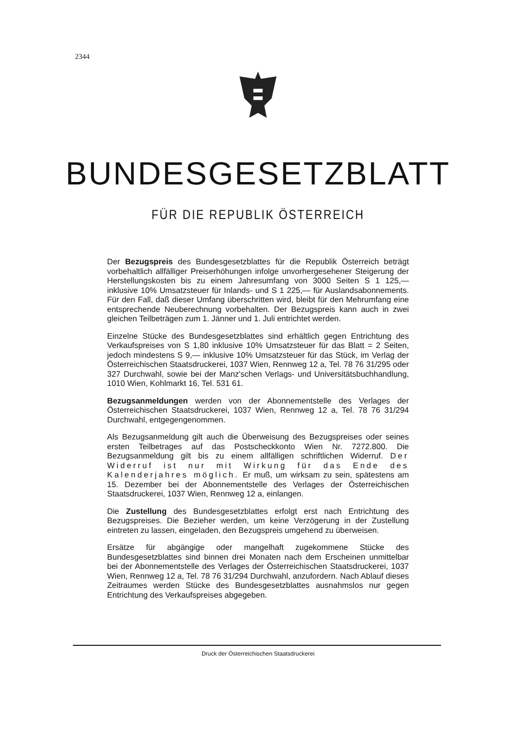2344
BUNDESGESETZBLATT
FÜR DIE REPUBLIK ÖSTERREICH
Der Bezugspreis des Bundesgesetzblattes für die Republik Österreich beträgt vorbehaltlich allfälliger Preiserhöhungen infolge unvorhergesehener Steigerung der Herstellungskosten bis zu einem Jahresumfang von 3000 Seiten S 1 125,— inklusive 10% Umsatzsteuer für Inlands- und S 1 225,— für Auslandsabonnements. Für den Fall, daß dieser Umfang überschritten wird, bleibt für den Mehrumfang eine entsprechende Neuberechnung vorbehalten. Der Bezugspreis kann auch in zwei gleichen Teilbeträgen zum 1. Jänner und 1. Juli entrichtet werden.
Einzelne Stücke des Bundesgesetzblattes sind erhältlich gegen Entrichtung des Verkaufspreises von S 1,80 inklusive 10% Umsatzsteuer für das Blatt = 2 Seiten, jedoch mindestens S 9,— inklusive 10% Umsatzsteuer für das Stück, im Verlag der Österreichischen Staatsdruckerei, 1037 Wien, Rennweg 12 a, Tel. 78 76 31/295 oder 327 Durchwahl, sowie bei der Manz'schen Verlags- und Universitätsbuchhandlung, 1010 Wien, Kohlmarkt 16, Tel. 531 61.
Bezugsanmeldungen werden von der Abonnementstelle des Verlages der Österreichischen Staatsdruckerei, 1037 Wien, Rennweg 12 a, Tel. 78 76 31/294 Durchwahl, entgegengenommen.
Als Bezugsanmeldung gilt auch die Überweisung des Bezugspreises oder seines ersten Teilbetrages auf das Postscheckkonto Wien Nr. 7272.800. Die Bezugsanmeldung gilt bis zu einem allfälligen schriftlichen Widerruf. Der Widerruf ist nur mit Wirkung für das Ende des Kalenderjahres möglich. Er muß, um wirksam zu sein, spätestens am 15. Dezember bei der Abonnementstelle des Verlages der Österreichischen Staatsdruckerei, 1037 Wien, Rennweg 12 a, einlangen.
Die Zustellung des Bundesgesetzblattes erfolgt erst nach Entrichtung des Bezugspreises. Die Bezieher werden, um keine Verzögerung in der Zustellung eintreten zu lassen, eingeladen, den Bezugspreis umgehend zu überweisen.
Ersätze für abgängige oder mangelhaft zugekommene Stücke des Bundesgesetzblattes sind binnen drei Monaten nach dem Erscheinen unmittelbar bei der Abonnementstelle des Verlages der Österreichischen Staatsdruckerei, 1037 Wien, Rennweg 12 a, Tel. 78 76 31/294 Durchwahl, anzufordern. Nach Ablauf dieses Zeitraumes werden Stücke des Bundesgesetzblattes ausnahmslos nur gegen Entrichtung des Verkaufspreises abgegeben.
Druck der Österreichischen Staatsdruckerei